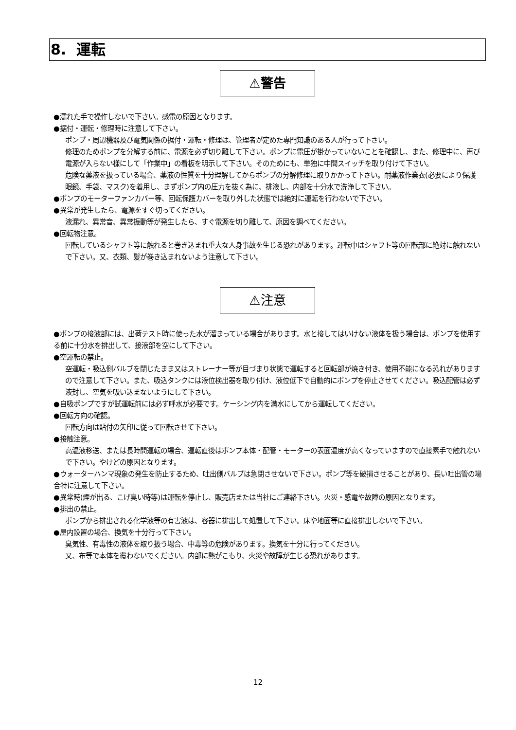8. 運転
⚠警告
●濡れた手で操作しないで下さい。感電の原因となります。
●据付・運転・修理時に注意して下さい。
ポンプ・周辺機器及び電気関係の据付・運転・修理は、管理者が定めた専門知識のある人が行って下さい。
修理のためポンプを分解する前に、電源を必ず切り離して下さい。ポンプに電圧が掛かっていないことを確認し、また、修理中に、再び電源が入らない様にして「作業中」の看板を明示して下さい。そのためにも、単独に中間スイッチを取り付けて下さい。
危険な薬液を扱っている場合、薬液の性質を十分理解してからポンプの分解修理に取りかかって下さい。耐薬液作業衣(必要により保護眼鏡、手袋、マスク)を着用し、まずポンプ内の圧力を抜く為に、排液し、内部を十分水で洗浄して下さい。
●ポンプのモーターファンカバー等、回転保護カバーを取り外した状態では絶対に運転を行わないで下さい。
●異常が発生したら、電源をすぐ切ってください。
液漏れ、異常音、異常振動等が発生したら、すぐ電源を切り離して、原因を調べてください。
●回転物注意。
回転しているシャフト等に触れると巻き込まれ重大な人身事故を生じる恐れがあります。運転中はシャフト等の回転部に絶対に触れないで下さい。又、衣類、髪が巻き込まれないよう注意して下さい。
⚠注意
●ポンプの接液部には、出荷テスト時に使った水が溜まっている場合があります。水と接してはいけない液体を扱う場合は、ポンプを使用する前に十分水を排出して、接液部を空にして下さい。
●空運転の禁止。
空運転・吸込側バルブを閉じたまま又はストレーナー等が目づまり状態で運転すると回転部が焼き付き、使用不能になる恐れがありますので注意して下さい。また、吸込タンクには液位検出器を取り付け、液位低下で自動的にポンプを停止させてください。吸込配管は必ず液封し、空気を吸い込まないようにして下さい。
●自吸ポンプですが試運転前には必ず呼水が必要です。ケーシング内を満水にしてから運転してください。
●回転方向の確認。
回転方向は貼付の矢印に従って回転させて下さい。
●接触注意。
高温液移送、または長時間運転の場合、運転直後はポンプ本体・配管・モーターの表面温度が高くなっていますので直接素手で触れないで下さい。やけどの原因となります。
●ウォーターハンマ現象の発生を防止するため、吐出側バルブは急閉させないで下さい。ポンプ等を破損させることがあり、長い吐出管の場合特に注意して下さい。
●異常時(煙が出る、こげ臭い時等)は運転を停止し、販売店または当社にご連絡下さい。火災・感電や故障の原因となります。
●排出の禁止。
ポンプから排出される化学液等の有害液は、容器に排出して処置して下さい。床や地面等に直接排出しないで下さい。
●屋内設置の場合、換気を十分行って下さい。
臭気性、有毒性の液体を取り扱う場合、中毒等の危険があります。換気を十分に行ってください。
又、布等で本体を覆わないでください。内部に熱がこもり、火災や故障が生じる恐れがあります。
12